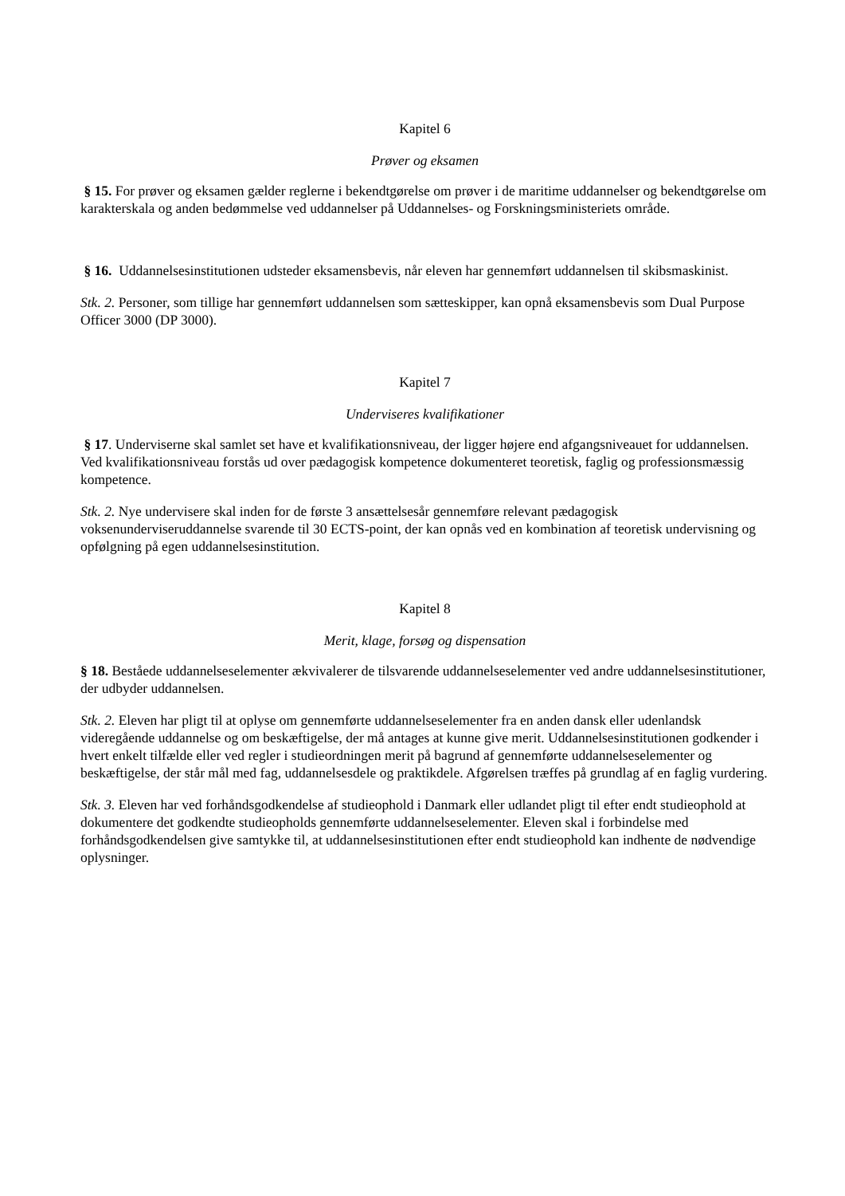Kapitel 6
Prøver og eksamen
§ 15. For prøver og eksamen gælder reglerne i bekendtgørelse om prøver i de maritime uddannelser og bekendtgørelse om karakterskala og anden bedømmelse ved uddannelser på Uddannelses- og Forskningsministeriets område.
§ 16. Uddannelsesinstitutionen udsteder eksamensbevis, når eleven har gennemført uddannelsen til skibsmaskinist.
Stk. 2. Personer, som tillige har gennemført uddannelsen som sætteskipper, kan opnå eksamensbevis som Dual Purpose Officer 3000 (DP 3000).
Kapitel 7
Underviseres kvalifikationer
§ 17. Underviserne skal samlet set have et kvalifikationsniveau, der ligger højere end afgangsniveauet for uddannelsen. Ved kvalifikationsniveau forstås ud over pædagogisk kompetence dokumenteret teoretisk, faglig og professionsmæssig kompetence.
Stk. 2. Nye undervisere skal inden for de første 3 ansættelsesår gennemføre relevant pædagogisk voksenunderviseruddannelse svarende til 30 ECTS-point, der kan opnås ved en kombination af teoretisk undervisning og opfølgning på egen uddannelsesinstitution.
Kapitel 8
Merit, klage, forsøg og dispensation
§ 18. Beståede uddannelseselementer ækvivalerer de tilsvarende uddannelseselementer ved andre uddannelsesinstitutioner, der udbyder uddannelsen.
Stk. 2. Eleven har pligt til at oplyse om gennemførte uddannelseselementer fra en anden dansk eller udenlandsk videregående uddannelse og om beskæftigelse, der må antages at kunne give merit. Uddannelsesinstitutionen godkender i hvert enkelt tilfælde eller ved regler i studieordningen merit på bagrund af gennemførte uddannelseselementer og beskæftigelse, der står mål med fag, uddannelsesdele og praktikdele. Afgørelsen træffes på grundlag af en faglig vurdering.
Stk. 3. Eleven har ved forhåndsgodkendelse af studieophold i Danmark eller udlandet pligt til efter endt studieophold at dokumentere det godkendte studieopholds gennemførte uddannelseselementer. Eleven skal i forbindelse med forhåndsgodkendelsen give samtykke til, at uddannelsesinstitutionen efter endt studieophold kan indhente de nødvendige oplysninger.